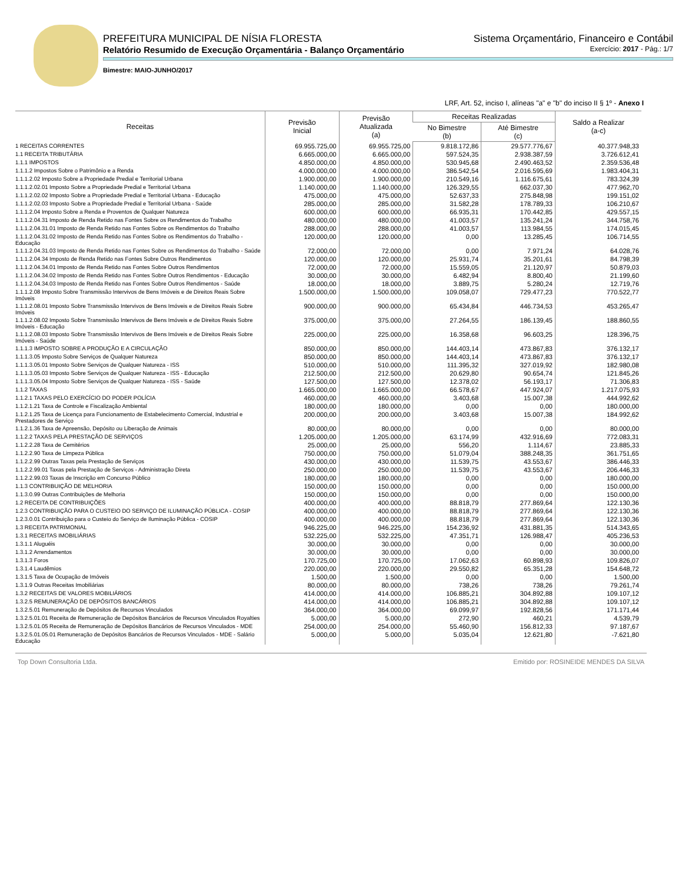PREFEITURA MUNICIPAL DE NÍSIA FLORESTA Sistema Orçamentário, Financeiro e Contábil
Relatório Resumido de Execução Orçamentária - Balanço Orçamentário Exercício: 2017 - Pág.: 1/7
Bimestre: MAIO-JUNHO/2017
LRF, Art. 52, inciso I, alíneas "a" e "b" do inciso II § 1º - Anexo I
| Receitas | Previsão Inicial | Previsão Atualizada (a) | Receitas Realizadas | | Saldo a Realizar (a-c) |
| --- | --- | --- | --- | --- | --- |
| | | | No Bimestre (b) | Até Bimestre (c) | |
| 1 RECEITAS CORRENTES | 69.955.725,00 | 69.955.725,00 | 9.818.172,86 | 29.577.776,67 | 40.377.948,33 |
| 1.1 RECEITA TRIBUTÁRIA | 6.665.000,00 | 6.665.000,00 | 597.524,35 | 2.938.387,59 | 3.726.612,41 |
| 1.1.1 IMPOSTOS | 4.850.000,00 | 4.850.000,00 | 530.945,68 | 2.490.463,52 | 2.359.536,48 |
| 1.1.1.2 Impostos Sobre o Patrimônio e a Renda | 4.000.000,00 | 4.000.000,00 | 386.542,54 | 2.016.595,69 | 1.983.404,31 |
| 1.1.1.2.02 Imposto Sobre a Propriedade Predial e Territorial Urbana | 1.900.000,00 | 1.900.000,00 | 210.549,16 | 1.116.675,61 | 783.324,39 |
| 1.1.1.2.02.01 Imposto Sobre a Propriedade Predial e Territorial Urbana | 1.140.000,00 | 1.140.000,00 | 126.329,55 | 662.037,30 | 477.962,70 |
| 1.1.1.2.02.02 Imposto Sobre a Propriedade Predial e Territorial Urbana - Educação | 475.000,00 | 475.000,00 | 52.637,33 | 275.848,98 | 199.151,02 |
| 1.1.1.2.02.03 Imposto Sobre a Propriedade Predial e Territorial Urbana - Saúde | 285.000,00 | 285.000,00 | 31.582,28 | 178.789,33 | 106.210,67 |
| 1.1.1.2.04 Imposto Sobre a Renda e Proventos de Qualquer Natureza | 600.000,00 | 600.000,00 | 66.935,31 | 170.442,85 | 429.557,15 |
| 1.1.1.2.04.31 Imposto de Renda Retido nas Fontes Sobre os Rendimentos do Trabalho | 480.000,00 | 480.000,00 | 41.003,57 | 135.241,24 | 344.758,76 |
| 1.1.1.2.04.31.01 Imposto de Renda Retido nas Fontes Sobre os Rendimentos do Trabalho | 288.000,00 | 288.000,00 | 41.003,57 | 113.984,55 | 174.015,45 |
| 1.1.1.2.04.31.02 Imposto de Renda Retido nas Fontes Sobre os Rendimentos do Trabalho - Educação | 120.000,00 | 120.000,00 | 0,00 | 13.285,45 | 106.714,55 |
| 1.1.1.2.04.31.03 Imposto de Renda Retido nas Fontes Sobre os Rendimentos do Trabalho - Saúde | 72.000,00 | 72.000,00 | 0,00 | 7.971,24 | 64.028,76 |
| 1.1.1.2.04.34 Imposto de Renda Retido nas Fontes Sobre Outros Rendimentos | 120.000,00 | 120.000,00 | 25.931,74 | 35.201,61 | 84.798,39 |
| 1.1.1.2.04.34.01 Imposto de Renda Retido nas Fontes Sobre Outros Rendimentos | 72.000,00 | 72.000,00 | 15.559,05 | 21.120,97 | 50.879,03 |
| 1.1.1.2.04.34.02 Imposto de Renda Retido nas Fontes Sobre Outros Rendimentos - Educação | 30.000,00 | 30.000,00 | 6.482,94 | 8.800,40 | 21.199,60 |
| 1.1.1.2.04.34.03 Imposto de Renda Retido nas Fontes Sobre Outros Rendimentos - Saúde | 18.000,00 | 18.000,00 | 3.889,75 | 5.280,24 | 12.719,76 |
| 1.1.1.2.08 Imposto Sobre Transmissão Intervivos de Bens Imóveis e de Direitos Reais Sobre Imóveis | 1.500.000,00 | 1.500.000,00 | 109.058,07 | 729.477,23 | 770.522,77 |
| 1.1.1.2.08.01 Imposto Sobre Transmissão Intervivos de Bens Imóveis e de Direitos Reais Sobre Imóveis | 900.000,00 | 900.000,00 | 65.434,84 | 446.734,53 | 453.265,47 |
| 1.1.1.2.08.02 Imposto Sobre Transmissão Intervivos de Bens Imóveis e de Direitos Reais Sobre Imóveis - Educação | 375.000,00 | 375.000,00 | 27.264,55 | 186.139,45 | 188.860,55 |
| 1.1.1.2.08.03 Imposto Sobre Transmissão Intervivos de Bens Imóveis e de Direitos Reais Sobre Imóveis - Saúde | 225.000,00 | 225.000,00 | 16.358,68 | 96.603,25 | 128.396,75 |
| 1.1.1.3 IMPOSTO SOBRE A PRODUÇÃO E A CIRCULAÇÃO | 850.000,00 | 850.000,00 | 144.403,14 | 473.867,83 | 376.132,17 |
| 1.1.1.3.05 Imposto Sobre Serviços de Qualquer Natureza | 850.000,00 | 850.000,00 | 144.403,14 | 473.867,83 | 376.132,17 |
| 1.1.1.3.05.01 Imposto Sobre Serviços de Qualquer Natureza - ISS | 510.000,00 | 510.000,00 | 111.395,32 | 327.019,92 | 182.980,08 |
| 1.1.1.3.05.03 Imposto Sobre Serviços de Qualquer Natureza - ISS - Educação | 212.500,00 | 212.500,00 | 20.629,80 | 90.654,74 | 121.845,26 |
| 1.1.1.3.05.04 Imposto Sobre Serviços de Qualquer Natureza - ISS - Saúde | 127.500,00 | 127.500,00 | 12.378,02 | 56.193,17 | 71.306,83 |
| 1.1.2 TAXAS | 1.665.000,00 | 1.665.000,00 | 66.578,67 | 447.924,07 | 1.217.075,93 |
| 1.1.2.1 TAXAS PELO EXERCÍCIO DO PODER POLÍCIA | 460.000,00 | 460.000,00 | 3.403,68 | 15.007,38 | 444.992,62 |
| 1.1.2.1.21 Taxa de Controle e Fiscalização Ambiental | 180.000,00 | 180.000,00 | 0,00 | 0,00 | 180.000,00 |
| 1.1.2.1.25 Taxa de Licença para Funcionamento de Estabelecimento Comercial, Industrial e Prestadores de Serviço | 200.000,00 | 200.000,00 | 3.403,68 | 15.007,38 | 184.992,62 |
| 1.1.2.1.36 Taxa de Apreensão, Depósito ou Liberação de Animais | 80.000,00 | 80.000,00 | 0,00 | 0,00 | 80.000,00 |
| 1.1.2.2 TAXAS PELA PRESTAÇÃO DE SERVIÇOS | 1.205.000,00 | 1.205.000,00 | 63.174,99 | 432.916,69 | 772.083,31 |
| 1.1.2.2.28 Taxa de Cemitérios | 25.000,00 | 25.000,00 | 556,20 | 1.114,67 | 23.885,33 |
| 1.1.2.2.90 Taxa de Limpeza Pública | 750.000,00 | 750.000,00 | 51.079,04 | 388.248,35 | 361.751,65 |
| 1.1.2.2.99 Outras Taxas pela Prestação de Serviços | 430.000,00 | 430.000,00 | 11.539,75 | 43.553,67 | 386.446,33 |
| 1.1.2.2.99.01 Taxas pela Prestação de Serviços - Administração Direta | 250.000,00 | 250.000,00 | 11.539,75 | 43.553,67 | 206.446,33 |
| 1.1.2.2.99.03 Taxas de Inscrição em Concurso Público | 180.000,00 | 180.000,00 | 0,00 | 0,00 | 180.000,00 |
| 1.1.3 CONTRIBUIÇÃO DE MELHORIA | 150.000,00 | 150.000,00 | 0,00 | 0,00 | 150.000,00 |
| 1.1.3.0.99 Outras Contribuições de Melhoria | 150.000,00 | 150.000,00 | 0,00 | 0,00 | 150.000,00 |
| 1.2 RECEITA DE CONTRIBUIÇÕES | 400.000,00 | 400.000,00 | 88.818,79 | 277.869,64 | 122.130,36 |
| 1.2.3 CONTRIBUIÇÃO PARA O CUSTEIO DO SERVIÇO DE ILUMINAÇÃO PÚBLICA - COSIP | 400.000,00 | 400.000,00 | 88.818,79 | 277.869,64 | 122.130,36 |
| 1.2.3.0.01 Contribuição para o Custeio do Serviço de Iluminação Pública - COSIP | 400.000,00 | 400.000,00 | 88.818,79 | 277.869,64 | 122.130,36 |
| 1.3 RECEITA PATRIMONIAL | 946.225,00 | 946.225,00 | 154.236,92 | 431.881,35 | 514.343,65 |
| 1.3.1 RECEITAS IMOBILIÁRIAS | 532.225,00 | 532.225,00 | 47.351,71 | 126.988,47 | 405.236,53 |
| 1.3.1.1 Aluguéis | 30.000,00 | 30.000,00 | 0,00 | 0,00 | 30.000,00 |
| 1.3.1.2 Arrendamentos | 30.000,00 | 30.000,00 | 0,00 | 0,00 | 30.000,00 |
| 1.3.1.3 Foros | 170.725,00 | 170.725,00 | 17.062,63 | 60.898,93 | 109.826,07 |
| 1.3.1.4 Laudêmios | 220.000,00 | 220.000,00 | 29.550,82 | 65.351,28 | 154.648,72 |
| 1.3.1.5 Taxa de Ocupação de Imóveis | 1.500,00 | 1.500,00 | 0,00 | 0,00 | 1.500,00 |
| 1.3.1.9 Outras Receitas Imobiliárias | 80.000,00 | 80.000,00 | 738,26 | 738,26 | 79.261,74 |
| 1.3.2 RECEITAS DE VALORES MOBILIÁRIOS | 414.000,00 | 414.000,00 | 106.885,21 | 304.892,88 | 109.107,12 |
| 1.3.2.5 REMUNERAÇÃO DE DEPÓSITOS BANCÁRIOS | 414.000,00 | 414.000,00 | 106.885,21 | 304.892,88 | 109.107,12 |
| 1.3.2.5.01 Remuneração de Depósitos de Recursos Vinculados | 364.000,00 | 364.000,00 | 69.099,97 | 192.828,56 | 171.171,44 |
| 1.3.2.5.01.01 Receita de Remuneração de Depósitos Bancários de Recursos Vinculados Royalties | 5.000,00 | 5.000,00 | 272,90 | 460,21 | 4.539,79 |
| 1.3.2.5.01.05 Receita de Remuneração de Depósitos Bancários de Recursos Vinculados - MDE | 254.000,00 | 254.000,00 | 55.460,90 | 156.812,33 | 97.187,67 |
| 1.3.2.5.01.05.01 Remuneração de Depósitos Bancários de Recursos Vinculados - MDE - Salário Educação | 5.000,00 | 5.000,00 | 5.035,04 | 12.621,80 | -7.621,80 |
Top Down Consultoria Ltda. Emitido por: ROSINEIDE MENDES DA SILVA